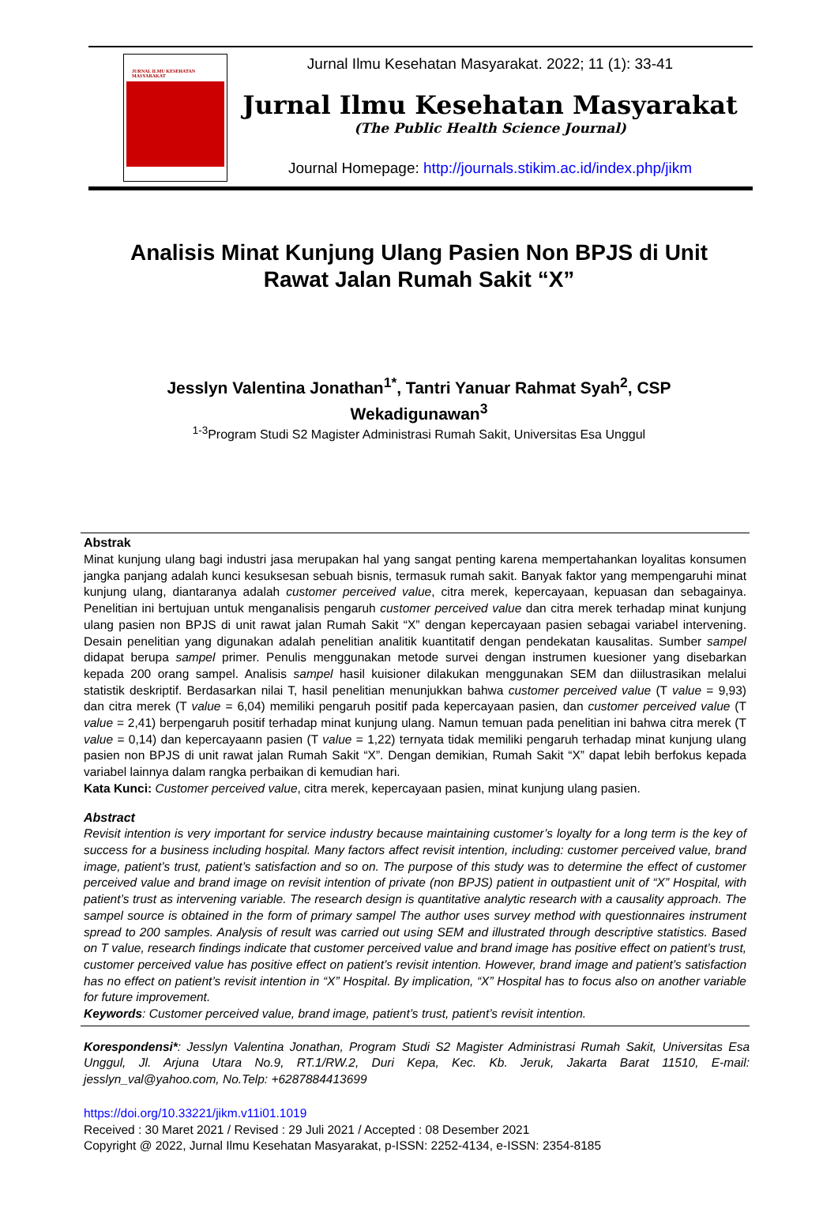JURNAL ILMU KESEHATAN MASYARAKAT
Jurnal Ilmu Kesehatan Masyarakat. 2022; 11 (1): 33-41
Jurnal Ilmu Kesehatan Masyarakat
(The Public Health Science Journal)
Journal Homepage: http://journals.stikim.ac.id/index.php/jikm
Analisis Minat Kunjung Ulang Pasien Non BPJS di Unit Rawat Jalan Rumah Sakit “X”
Jesslyn Valentina Jonathan<sup>1*</sup>, Tantri Yanuar Rahmat Syah<sup>2</sup>, CSP Wekadigunawan<sup>3</sup>
<sup>1-3</sup>Program Studi S2 Magister Administrasi Rumah Sakit, Universitas Esa Unggul
Abstrak
Minat kunjung ulang bagi industri jasa merupakan hal yang sangat penting karena mempertahankan loyalitas konsumen jangka panjang adalah kunci kesuksesan sebuah bisnis, termasuk rumah sakit. Banyak faktor yang mempengaruhi minat kunjung ulang, diantaranya adalah customer perceived value, citra merek, kepercayaan, kepuasan dan sebagainya. Penelitian ini bertujuan untuk menganalisis pengaruh customer perceived value dan citra merek terhadap minat kunjung ulang pasien non BPJS di unit rawat jalan Rumah Sakit “X” dengan kepercayaan pasien sebagai variabel intervening. Desain penelitian yang digunakan adalah penelitian analitik kuantitatif dengan pendekatan kausalitas. Sumber sampel didapat berupa sampel primer. Penulis menggunakan metode survei dengan instrumen kuesioner yang disebarkan kepada 200 orang sampel. Analisis sampel hasil kuisioner dilakukan menggunakan SEM dan diilustrasikan melalui statistik deskriptif. Berdasarkan nilai T, hasil penelitian menunjukkan bahwa customer perceived value (T value = 9,93) dan citra merek (T value = 6,04) memiliki pengaruh positif pada kepercayaan pasien, dan customer perceived value (T value = 2,41) berpengaruh positif terhadap minat kunjung ulang. Namun temuan pada penelitian ini bahwa citra merek (T value = 0,14) dan kepercayaann pasien (T value = 1,22) ternyata tidak memiliki pengaruh terhadap minat kunjung ulang pasien non BPJS di unit rawat jalan Rumah Sakit “X”. Dengan demikian, Rumah Sakit “X” dapat lebih berfokus kepada variabel lainnya dalam rangka perbaikan di kemudian hari.
Kata Kunci: Customer perceived value, citra merek, kepercayaan pasien, minat kunjung ulang pasien.
Abstract
Revisit intention is very important for service industry because maintaining customer’s loyalty for a long term is the key of success for a business including hospital. Many factors affect revisit intention, including: customer perceived value, brand image, patient’s trust, patient’s satisfaction and so on. The purpose of this study was to determine the effect of customer perceived value and brand image on revisit intention of private (non BPJS) patient in outpastient unit of “X” Hospital, with patient’s trust as intervening variable. The research design is quantitative analytic research with a causality approach. The sampel source is obtained in the form of primary sampel The author uses survey method with questionnaires instrument spread to 200 samples. Analysis of result was carried out using SEM and illustrated through descriptive statistics. Based on T value, research findings indicate that customer perceived value and brand image has positive effect on patient’s trust, customer perceived value has positive effect on patient’s revisit intention. However, brand image and patient’s satisfaction has no effect on patient’s revisit intention in “X” Hospital. By implication, “X” Hospital has to focus also on another variable for future improvement.
Keywords: Customer perceived value, brand image, patient’s trust, patient’s revisit intention.
Korespondensi*: Jesslyn Valentina Jonathan, Program Studi S2 Magister Administrasi Rumah Sakit, Universitas Esa Unggul, Jl. Arjuna Utara No.9, RT.1/RW.2, Duri Kepa, Kec. Kb. Jeruk, Jakarta Barat 11510, E-mail: jesslyn_val@yahoo.com, No.Telp: +6287884413699
https://doi.org/10.33221/jikm.v11i01.1019
Received : 30 Maret 2021 / Revised : 29 Juli 2021 / Accepted : 08 Desember 2021
Copyright @ 2022, Jurnal Ilmu Kesehatan Masyarakat, p-ISSN: 2252-4134, e-ISSN: 2354-8185